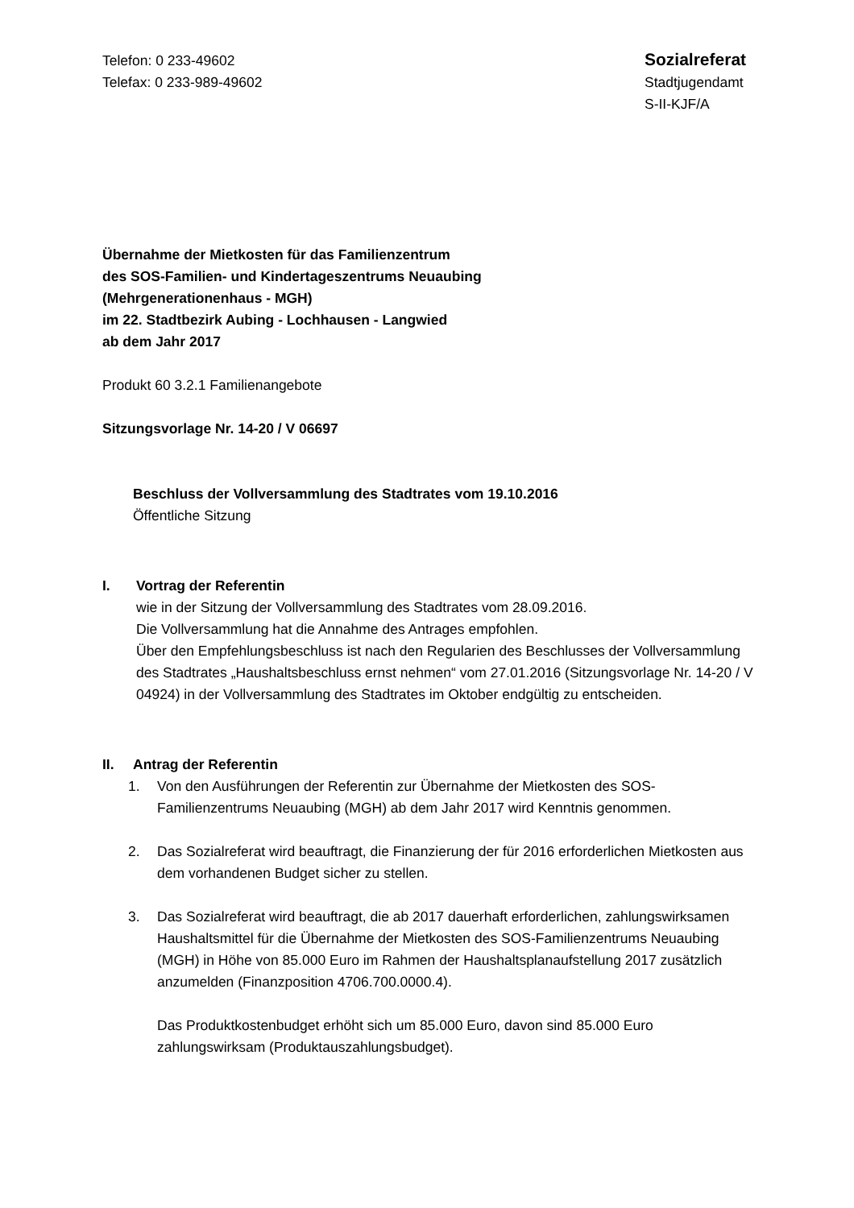Telefon: 0 233-49602
Telefax: 0 233-989-49602
Sozialreferat
Stadtjugendamt
S-II-KJF/A
Übernahme der Mietkosten für das Familienzentrum
des SOS-Familien- und Kindertageszentrums Neuaubing
(Mehrgenerationenhaus - MGH)
im 22. Stadtbezirk Aubing - Lochhausen - Langwied
ab dem Jahr 2017
Produkt 60 3.2.1 Familienangebote
Sitzungsvorlage Nr. 14-20 / V 06697
Beschluss der Vollversammlung des Stadtrates vom 19.10.2016
Öffentliche Sitzung
I. Vortrag der Referentin
wie in der Sitzung der Vollversammlung des Stadtrates vom 28.09.2016.
Die Vollversammlung hat die Annahme des Antrages empfohlen.
Über den Empfehlungsbeschluss ist nach den Regularien des Beschlusses der Vollversammlung des Stadtrates „Haushaltsbeschluss ernst nehmen“ vom 27.01.2016 (Sitzungsvorlage Nr. 14-20 / V 04924) in der Vollversammlung des Stadtrates im Oktober endgültig zu entscheiden.
II. Antrag der Referentin
1. Von den Ausführungen der Referentin zur Übernahme der Mietkosten des SOS-Familienzentrums Neuaubing (MGH) ab dem Jahr 2017 wird Kenntnis genommen.
2. Das Sozialreferat wird beauftragt, die Finanzierung der für 2016 erforderlichen Mietkosten aus dem vorhandenen Budget sicher zu stellen.
3. Das Sozialreferat wird beauftragt, die ab 2017 dauerhaft erforderlichen, zahlungswirksamen Haushaltsmittel für die Übernahme der Mietkosten des SOS-Familienzentrums Neuaubing (MGH) in Höhe von 85.000 Euro im Rahmen der Haushaltsplanaufstellung 2017 zusätzlich anzumelden (Finanzposition 4706.700.0000.4).
Das Produktkostenbudget erhöht sich um 85.000 Euro, davon sind 85.000 Euro zahlungswirksam (Produktauszahlungsbudget).